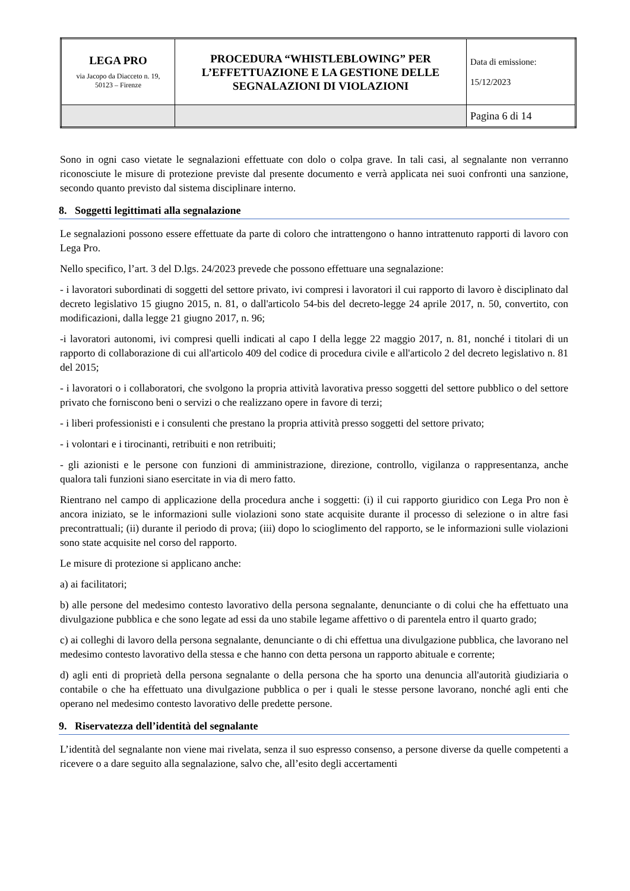| LEGA PRO via Jacopo da Diacceto n. 19, 50123 – Firenze | PROCEDURA “WHISTLEBLOWING” PER L’EFFETTUAZIONE E LA GESTIONE DELLE SEGNALAZIONI DI VIOLAZIONI | Data di emissione: 15/12/2023 |
| | | Pagina 6 di 14 |
Sono in ogni caso vietate le segnalazioni effettuate con dolo o colpa grave. In tali casi, al segnalante non verranno riconosciute le misure di protezione previste dal presente documento e verrà applicata nei suoi confronti una sanzione, secondo quanto previsto dal sistema disciplinare interno.
8. Soggetti legittimati alla segnalazione
Le segnalazioni possono essere effettuate da parte di coloro che intrattengono o hanno intrattenuto rapporti di lavoro con Lega Pro.
Nello specifico, l’art. 3 del D.lgs. 24/2023 prevede che possono effettuare una segnalazione:
- i lavoratori subordinati di soggetti del settore privato, ivi compresi i lavoratori il cui rapporto di lavoro è disciplinato dal decreto legislativo 15 giugno 2015, n. 81, o dall'articolo 54-bis del decreto-legge 24 aprile 2017, n. 50, convertito, con modificazioni, dalla legge 21 giugno 2017, n. 96;
-i lavoratori autonomi, ivi compresi quelli indicati al capo I della legge 22 maggio 2017, n. 81, nonché i titolari di un rapporto di collaborazione di cui all'articolo 409 del codice di procedura civile e all'articolo 2 del decreto legislativo n. 81 del 2015;
- i lavoratori o i collaboratori, che svolgono la propria attività lavorativa presso soggetti del settore pubblico o del settore privato che forniscono beni o servizi o che realizzano opere in favore di terzi;
- i liberi professionisti e i consulenti che prestano la propria attività presso soggetti del settore privato;
- i volontari e i tirocinanti, retribuiti e non retribuiti;
- gli azionisti e le persone con funzioni di amministrazione, direzione, controllo, vigilanza o rappresentanza, anche qualora tali funzioni siano esercitate in via di mero fatto.
Rientrano nel campo di applicazione della procedura anche i soggetti: (i) il cui rapporto giuridico con Lega Pro non è ancora iniziato, se le informazioni sulle violazioni sono state acquisite durante il processo di selezione o in altre fasi precontrattuali; (ii) durante il periodo di prova; (iii) dopo lo scioglimento del rapporto, se le informazioni sulle violazioni sono state acquisite nel corso del rapporto.
Le misure di protezione si applicano anche:
a) ai facilitatori;
b) alle persone del medesimo contesto lavorativo della persona segnalante, denunciante o di colui che ha effettuato una divulgazione pubblica e che sono legate ad essi da uno stabile legame affettivo o di parentela entro il quarto grado;
c) ai colleghi di lavoro della persona segnalante, denunciante o di chi effettua una divulgazione pubblica, che lavorano nel medesimo contesto lavorativo della stessa e che hanno con detta persona un rapporto abituale e corrente;
d) agli enti di proprietà della persona segnalante o della persona che ha sporto una denuncia all'autorità giudiziaria o contabile o che ha effettuato una divulgazione pubblica o per i quali le stesse persone lavorano, nonché agli enti che operano nel medesimo contesto lavorativo delle predette persone.
9. Riservatezza dell’identità del segnalante
L’identità del segnalante non viene mai rivelata, senza il suo espresso consenso, a persone diverse da quelle competenti a ricevere o a dare seguito alla segnalazione, salvo che, all’esito degli accertamenti